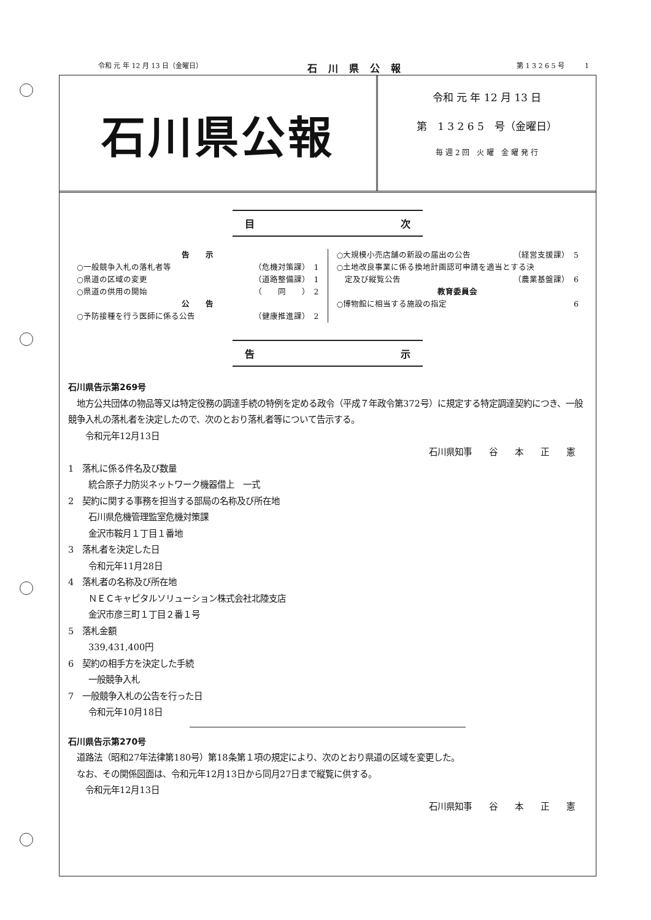令和 元 年 12 月 13 日（金曜日） 石川県公報 第 1 3 2 6 5 号　　　1
石川県公報
令和 元 年 12 月 13 日
第　1 3 2 6 5　号（金曜日）
毎 週 2 回　火 曜　金 曜 発 行
目 次
告　　示
○一般競争入札の落札者等 （危機対策課）　1
○県道の区域の変更 （道路整備課）　1
○県道の供用の開始 （　　同　　）　2
公　　告
○予防接種を行う医師に係る公告 （健康推進課）　2
○大規模小売店舗の新設の届出の公告 （経営支援課）　5
○土地改良事業に係る換地計画認可申請を適当とする決
　定及び縦覧公告 （農業基盤課）　6
教育委員会
○博物館に相当する施設の指定 6
告 示
石川県告示第269号
　地方公共団体の物品等又は特定役務の調達手続の特例を定める政令（平成７年政令第372号）に規定する特定調達契約につき、一般競争入札の落札者を決定したので、次のとおり落札者等について告示する。
　　令和元年12月13日
石川県知事　　谷　　本　　正　　憲
1　落札に係る件名及び数量
統合原子力防災ネットワーク機器借上　一式
2　契約に関する事務を担当する部局の名称及び所在地
石川県危機管理監室危機対策課
金沢市鞍月１丁目１番地
3　落札者を決定した日
令和元年11月28日
4　落札者の名称及び所在地
ＮＥＣキャピタルソリューション株式会社北陸支店
金沢市彦三町１丁目２番１号
5　落札金額
339,431,400円
6　契約の相手方を決定した手続
一般競争入札
7　一般競争入札の公告を行った日
令和元年10月18日
石川県告示第270号
　道路法（昭和27年法律第180号）第18条第１項の規定により、次のとおり県道の区域を変更した。
　なお、その関係図面は、令和元年12月13日から同月27日まで縦覧に供する。
　　令和元年12月13日
石川県知事　　谷　　本　　正　　憲